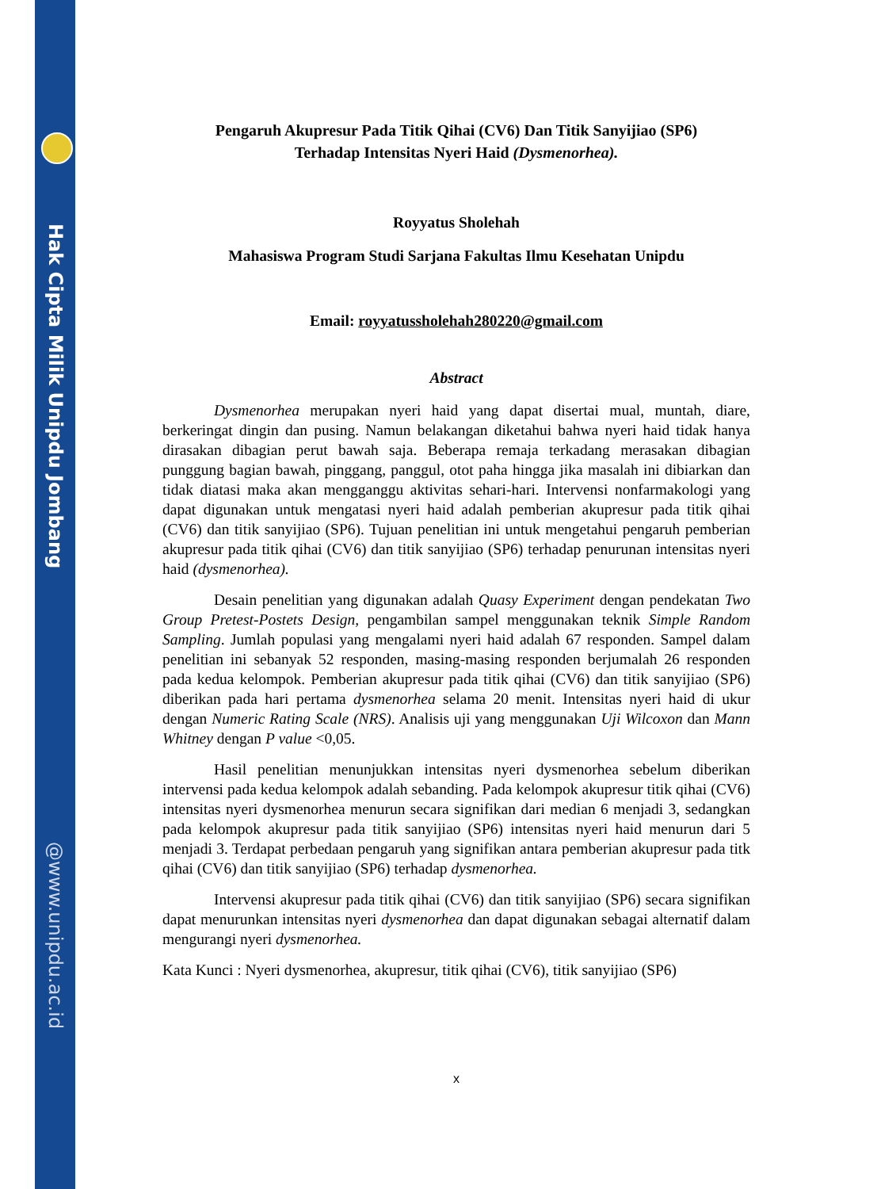Hak Cipta Milik Unipdu Jombang
@www.unipdu.ac.id
Pengaruh Akupresur Pada Titik Qihai (CV6) Dan Titik Sanyijiao (SP6)
Terhadap Intensitas Nyeri Haid (Dysmenorhea).
Royyatus Sholehah
Mahasiswa Program Studi Sarjana Fakultas Ilmu Kesehatan Unipdu
Email: royyatussholehah280220@gmail.com
Abstract
Dysmenorhea merupakan nyeri haid yang dapat disertai mual, muntah, diare, berkeringat dingin dan pusing. Namun belakangan diketahui bahwa nyeri haid tidak hanya dirasakan dibagian perut bawah saja. Beberapa remaja terkadang merasakan dibagian punggung bagian bawah, pinggang, panggul, otot paha hingga jika masalah ini dibiarkan dan tidak diatasi maka akan mengganggu aktivitas sehari-hari. Intervensi nonfarmakologi yang dapat digunakan untuk mengatasi nyeri haid adalah pemberian akupresur pada titik qihai (CV6) dan titik sanyijiao (SP6). Tujuan penelitian ini untuk mengetahui pengaruh pemberian akupresur pada titik qihai (CV6) dan titik sanyijiao (SP6) terhadap penurunan intensitas nyeri haid (dysmenorhea).
Desain penelitian yang digunakan adalah Quasy Experiment dengan pendekatan Two Group Pretest-Postets Design, pengambilan sampel menggunakan teknik Simple Random Sampling. Jumlah populasi yang mengalami nyeri haid adalah 67 responden. Sampel dalam penelitian ini sebanyak 52 responden, masing-masing responden berjumalah 26 responden pada kedua kelompok. Pemberian akupresur pada titik qihai (CV6) dan titik sanyijiao (SP6) diberikan pada hari pertama dysmenorhea selama 20 menit. Intensitas nyeri haid di ukur dengan Numeric Rating Scale (NRS). Analisis uji yang menggunakan Uji Wilcoxon dan Mann Whitney dengan P value <0,05.
Hasil penelitian menunjukkan intensitas nyeri dysmenorhea sebelum diberikan intervensi pada kedua kelompok adalah sebanding. Pada kelompok akupresur titik qihai (CV6) intensitas nyeri dysmenorhea menurun secara signifikan dari median 6 menjadi 3, sedangkan pada kelompok akupresur pada titik sanyijiao (SP6) intensitas nyeri haid menurun dari 5 menjadi 3. Terdapat perbedaan pengaruh yang signifikan antara pemberian akupresur pada titk qihai (CV6) dan titik sanyijiao (SP6) terhadap dysmenorhea.
Intervensi akupresur pada titik qihai (CV6) dan titik sanyijiao (SP6) secara signifikan dapat menurunkan intensitas nyeri dysmenorhea dan dapat digunakan sebagai alternatif dalam mengurangi nyeri dysmenorhea.
Kata Kunci : Nyeri dysmenorhea, akupresur, titik qihai (CV6), titik sanyijiao (SP6)
x